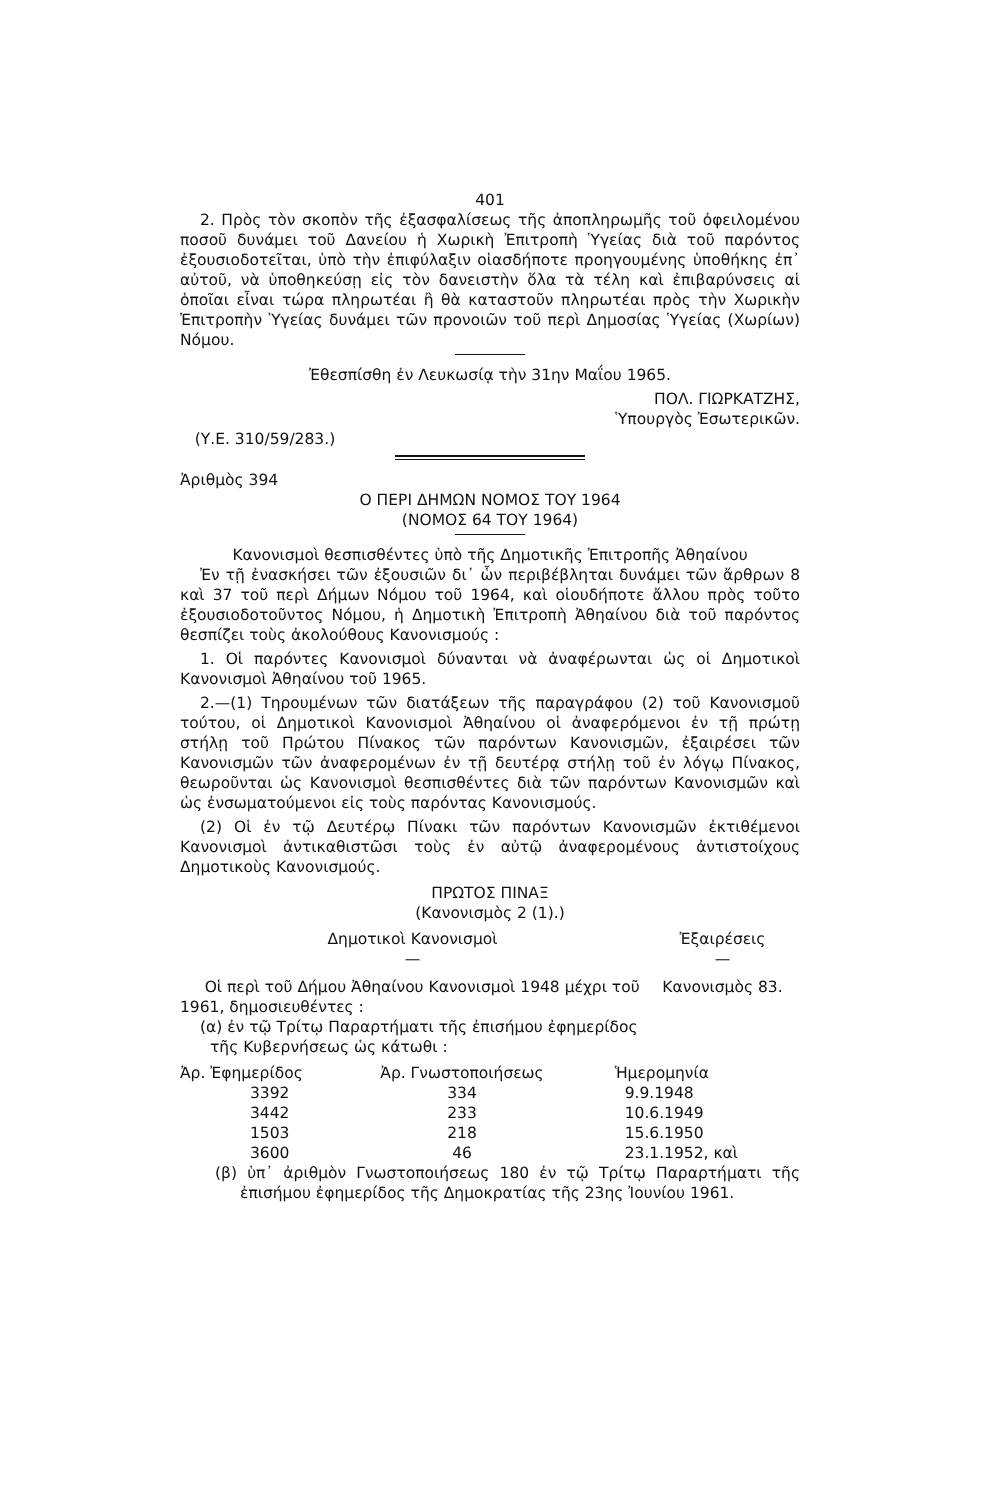401
2. Πρὸς τὸν σκοπὸν τῆς ἐξασφαλίσεως τῆς ἀποπληρωμῆς τοῦ ὀφειλομένου ποσοῦ δυνάμει τοῦ Δανείου ἡ Χωρικὴ Ἐπιτροπὴ Ὑγείας διὰ τοῦ παρόντος ἐξουσιοδοτεῖται, ὑπὸ τὴν ἐπιφύλαξιν οἱασδήποτε προηγουμένης ὑποθήκης ἐπ᾽ αὐτοῦ, νὰ ὑποθηκεύσῃ εἰς τὸν δανειστὴν ὅλα τὰ τέλη καὶ ἐπιβαρύνσεις αἱ ὁποῖαι εἶναι τώρα πληρωτέαι ἢ θὰ καταστοῦν πληρωτέαι πρὸς τὴν Χωρικὴν Ἐπιτροπὴν Ὑγείας δυνάμει τῶν προνοιῶν τοῦ περὶ Δημοσίας Ὑγείας (Χωρίων) Νόμου.
Ἐθεσπίσθη ἐν Λευκωσίᾳ τὴν 31ην Μαΐου 1965.
ΠΟΛ. ΓΙΩΡΚΑΤΖΗΣ,
Ὑπουργὸς Ἐσωτερικῶν.
(Υ.Ε. 310/59/283.)
Ἀριθμὸς 394
Ο ΠΕΡΙ ΔΗΜΩΝ ΝΟΜΟΣ ΤΟΥ 1964
(ΝΟΜΟΣ 64 ΤΟΥ 1964)
Κανονισμοὶ θεσπισθέντες ὑπὸ τῆς Δημοτικῆς Ἐπιτροπῆς Ἀθηαίνου
Ἐν τῇ ἐνασκήσει τῶν ἐξουσιῶν δι᾽ ὧν περιβέβληται δυνάμει τῶν ἄρθρων 8 καὶ 37 τοῦ περὶ Δήμων Νόμου τοῦ 1964, καὶ οἱουδήποτε ἄλλου πρὸς τοῦτο ἐξουσιοδοτοῦντος Νόμου, ἡ Δημοτικὴ Ἐπιτροπὴ Ἀθηαίνου διὰ τοῦ παρόντος θεσπίζει τοὺς ἀκολούθους Κανονισμούς :
1. Οἱ παρόντες Κανονισμοὶ δύνανται νὰ ἀναφέρωνται ὡς οἱ Δημοτικοὶ Κανονισμοὶ Ἀθηαίνου τοῦ 1965.
2.—(1) Τηρουμένων τῶν διατάξεων τῆς παραγράφου (2) τοῦ Κανονισμοῦ τούτου, οἱ Δημοτικοὶ Κανονισμοὶ Ἀθηαίνου οἱ ἀναφερόμενοι ἐν τῇ πρώτῃ στήλῃ τοῦ Πρώτου Πίνακος τῶν παρόντων Κανονισμῶν, ἐξαιρέσει τῶν Κανονισμῶν τῶν ἀναφερομένων ἐν τῇ δευτέρᾳ στήλῃ τοῦ ἐν λόγῳ Πίνακος, θεωροῦνται ὡς Κανονισμοὶ θεσπισθέντες διὰ τῶν παρόντων Κανονισμῶν καὶ ὡς ἐνσωματούμενοι εἰς τοὺς παρόντας Κανονισμούς.
(2) Οἱ ἐν τῷ Δευτέρῳ Πίνακι τῶν παρόντων Κανονισμῶν ἐκτιθέμενοι Κανονισμοὶ ἀντικαθιστῶσι τοὺς ἐν αὐτῷ ἀναφερομένους ἀντιστοίχους Δημοτικοὺς Κανονισμούς.
ΠΡΩΤΟΣ ΠΙΝΑΞ
(Κανονισμὸς 2 (1).)
| Δημοτικοὶ Κανονισμοὶ — | Ἐξαιρέσεις — |
| --- | --- |
| Οἱ περὶ τοῦ Δήμου Ἀθηαίνου Κανονισμοὶ 1948 μέχρι τοῦ 1961, δημοσιευθέντες : (α) ἐν τῷ Τρίτῳ Παραρτήματι τῆς ἐπισήμου ἐφημερίδος τῆς Κυβερνήσεως ὡς κάτωθι : | Κανονισμὸς 83. |
| Ἀρ. Ἐφημερίδος | Ἀρ. Γνωστοποιήσεως | Ἡμερομηνία |
| --- | --- | --- |
| 3392 | 334 | 9.9.1948 |
| 3442 | 233 | 10.6.1949 |
| 1503 | 218 | 15.6.1950 |
| 3600 | 46 | 23.1.1952, καὶ |
(β) ὑπ᾽ ἀριθμὸν Γνωστοποιήσεως 180 ἐν τῷ Τρίτῳ Παραρτήματι τῆς ἐπισήμου ἐφημερίδος τῆς Δημοκρατίας τῆς 23ης Ἰουνίου 1961.